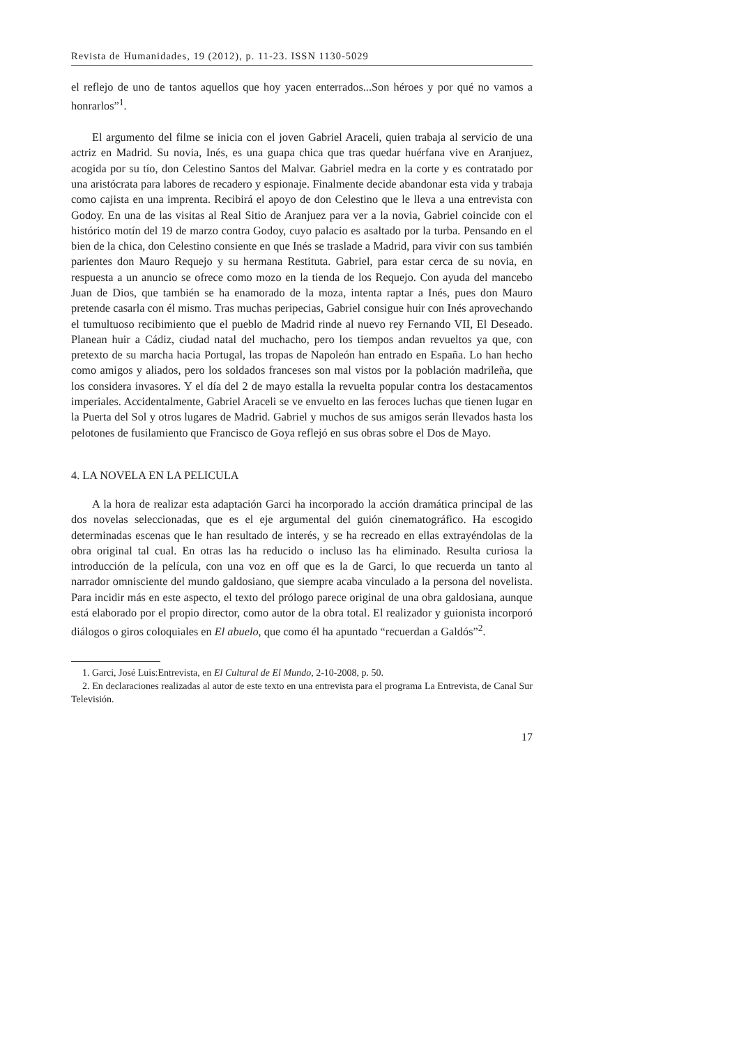Revista de Humanidades, 19 (2012), p. 11-23. ISSN 1130-5029
el reflejo de uno de tantos aquellos que hoy yacen enterrados...Son héroes y por qué no vamos a honrarlos”<sup>1</sup>.
El argumento del filme se inicia con el joven Gabriel Araceli, quien trabaja al servicio de una actriz en Madrid. Su novia, Inés, es una guapa chica que tras quedar huérfana vive en Aranjuez, acogida por su tío, don Celestino Santos del Malvar. Gabriel medra en la corte y es contratado por una aristócrata para labores de recadero y espionaje. Finalmente decide abandonar esta vida y trabaja como cajista en una imprenta. Recibirá el apoyo de don Celestino que le lleva a una entrevista con Godoy. En una de las visitas al Real Sitio de Aranjuez para ver a la novia, Gabriel coincide con el histórico motín del 19 de marzo contra Godoy, cuyo palacio es asaltado por la turba. Pensando en el bien de la chica, don Celestino consiente en que Inés se traslade a Madrid, para vivir con sus también parientes don Mauro Requejo y su hermana Restituta. Gabriel, para estar cerca de su novia, en respuesta a un anuncio se ofrece como mozo en la tienda de los Requejo. Con ayuda del mancebo Juan de Dios, que también se ha enamorado de la moza, intenta raptar a Inés, pues don Mauro pretende casarla con él mismo. Tras muchas peripecias, Gabriel consigue huir con Inés aprovechando el tumultuoso recibimiento que el pueblo de Madrid rinde al nuevo rey Fernando VII, El Deseado. Planean huir a Cádiz, ciudad natal del muchacho, pero los tiempos andan revueltos ya que, con pretexto de su marcha hacia Portugal, las tropas de Napoleón han entrado en España. Lo han hecho como amigos y aliados, pero los soldados franceses son mal vistos por la población madrileña, que los considera invasores. Y el día del 2 de mayo estalla la revuelta popular contra los destacamentos imperiales. Accidentalmente, Gabriel Araceli se ve envuelto en las feroces luchas que tienen lugar en la Puerta del Sol y otros lugares de Madrid. Gabriel y muchos de sus amigos serán llevados hasta los pelotones de fusilamiento que Francisco de Goya reflejó en sus obras sobre el Dos de Mayo.
4. LA NOVELA EN LA PELICULA
A la hora de realizar esta adaptación Garci ha incorporado la acción dramática principal de las dos novelas seleccionadas, que es el eje argumental del guión cinematográfico. Ha escogido determinadas escenas que le han resultado de interés, y se ha recreado en ellas extrayéndolas de la obra original tal cual. En otras las ha reducido o incluso las ha eliminado. Resulta curiosa la introducción de la película, con una voz en off que es la de Garci, lo que recuerda un tanto al narrador omnisciente del mundo galdosiano, que siempre acaba vinculado a la persona del novelista. Para incidir más en este aspecto, el texto del prólogo parece original de una obra galdosiana, aunque está elaborado por el propio director, como autor de la obra total. El realizador y guionista incorporó diálogos o giros coloquiales en El abuelo, que como él ha apuntado “recuerdan a Galdós”<sup>2</sup>.
1. Garci, José Luis:Entrevista, en El Cultural de El Mundo, 2-10-2008, p. 50.
2. En declaraciones realizadas al autor de este texto en una entrevista para el programa La Entrevista, de Canal Sur Televisión.
17